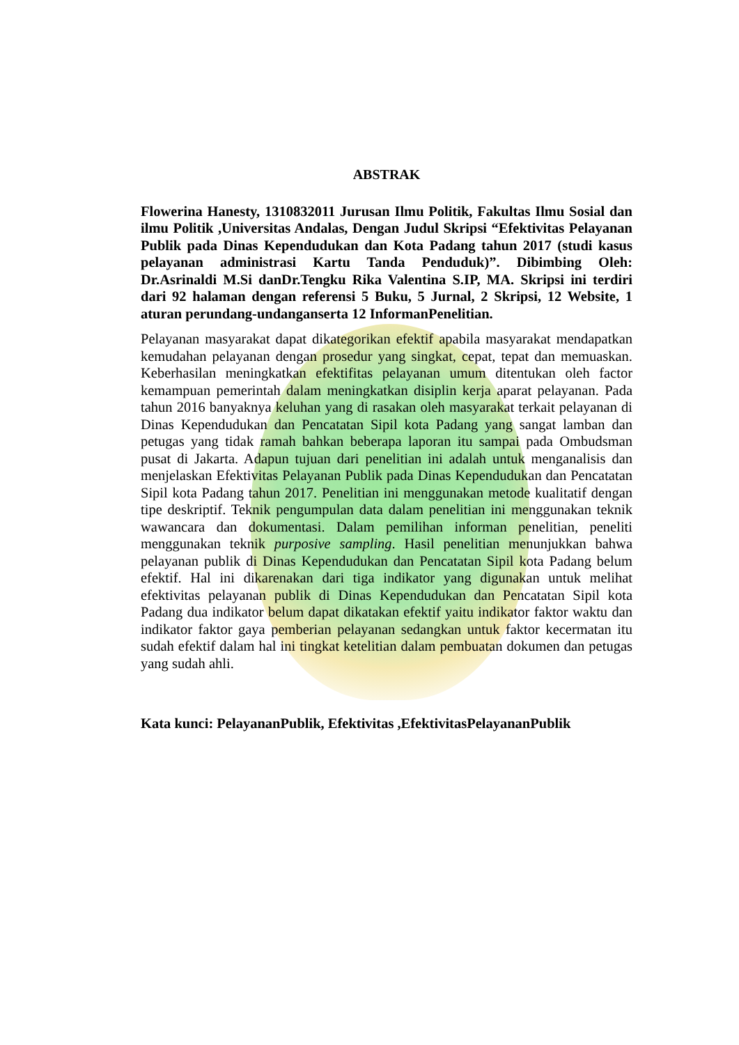ABSTRAK
Flowerina Hanesty, 1310832011 Jurusan Ilmu Politik, Fakultas Ilmu Sosial dan ilmu Politik ,Universitas Andalas, Dengan Judul Skripsi “Efektivitas Pelayanan Publik pada Dinas Kependudukan dan Kota Padang tahun 2017 (studi kasus pelayanan administrasi Kartu Tanda Penduduk)”. Dibimbing Oleh: Dr.Asrinaldi M.Si danDr.Tengku Rika Valentina S.IP, MA. Skripsi ini terdiri dari 92 halaman dengan referensi 5 Buku, 5 Jurnal, 2 Skripsi, 12 Website, 1 aturan perundang-undanganserta 12 InformanPenelitian.
Pelayanan masyarakat dapat dikategorikan efektif apabila masyarakat mendapatkan kemudahan pelayanan dengan prosedur yang singkat, cepat, tepat dan memuaskan. Keberhasilan meningkatkan efektifitas pelayanan umum ditentukan oleh factor kemampuan pemerintah dalam meningkatkan disiplin kerja aparat pelayanan. Pada tahun 2016 banyaknya keluhan yang di rasakan oleh masyarakat terkait pelayanan di Dinas Kependudukan dan Pencatatan Sipil kota Padang yang sangat lamban dan petugas yang tidak ramah bahkan beberapa laporan itu sampai pada Ombudsman pusat di Jakarta. Adapun tujuan dari penelitian ini adalah untuk menganalisis dan menjelaskan Efektivitas Pelayanan Publik pada Dinas Kependudukan dan Pencatatan Sipil kota Padang tahun 2017. Penelitian ini menggunakan metode kualitatif dengan tipe deskriptif. Teknik pengumpulan data dalam penelitian ini menggunakan teknik wawancara dan dokumentasi. Dalam pemilihan informan penelitian, peneliti menggunakan teknik purposive sampling. Hasil penelitian menunjukkan bahwa pelayanan publik di Dinas Kependudukan dan Pencatatan Sipil kota Padang belum efektif. Hal ini dikarenakan dari tiga indikator yang digunakan untuk melihat efektivitas pelayanan publik di Dinas Kependudukan dan Pencatatan Sipil kota Padang dua indikator belum dapat dikatakan efektif yaitu indikator faktor waktu dan indikator faktor gaya pemberian pelayanan sedangkan untuk faktor kecermatan itu sudah efektif dalam hal ini tingkat ketelitian dalam pembuatan dokumen dan petugas yang sudah ahli.
Kata kunci: PelayananPublik, Efektivitas ,EfektivitasPelayananPublik